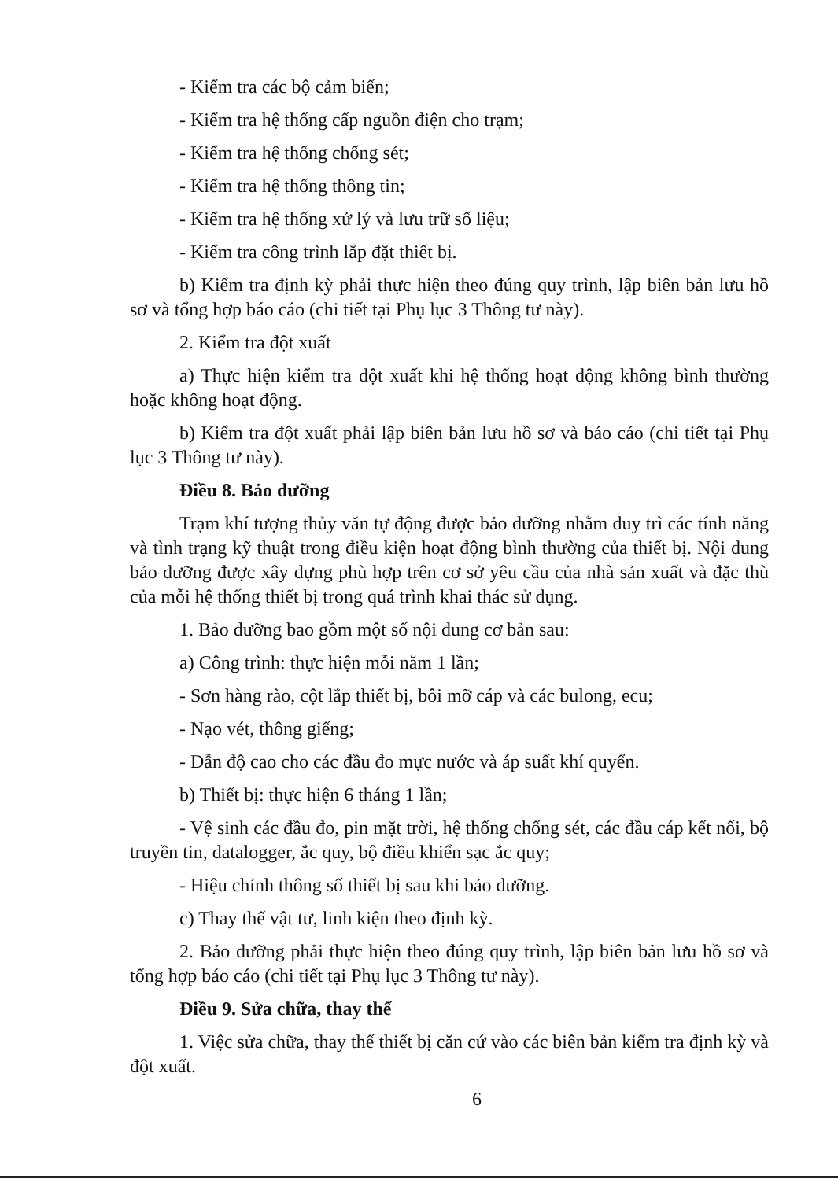- Kiểm tra các bộ cảm biến;
- Kiểm tra hệ thống cấp nguồn điện cho trạm;
- Kiểm tra hệ thống chống sét;
- Kiểm tra hệ thống thông tin;
- Kiểm tra hệ thống xử lý và lưu trữ số liệu;
- Kiểm tra công trình lắp đặt thiết bị.
b) Kiểm tra định kỳ phải thực hiện theo đúng quy trình, lập biên bản lưu hồ sơ và tổng hợp báo cáo (chi tiết tại Phụ lục 3 Thông tư này).
2. Kiểm tra đột xuất
a) Thực hiện kiểm tra đột xuất khi hệ thống hoạt động không bình thường hoặc không hoạt động.
b) Kiểm tra đột xuất phải lập biên bản lưu hồ sơ và báo cáo (chi tiết tại Phụ lục 3 Thông tư này).
Điều 8. Bảo dưỡng
Trạm khí tượng thủy văn tự động được bảo dưỡng nhằm duy trì các tính năng và tình trạng kỹ thuật trong điều kiện hoạt động bình thường của thiết bị. Nội dung bảo dưỡng được xây dựng phù hợp trên cơ sở yêu cầu của nhà sản xuất và đặc thù của mỗi hệ thống thiết bị trong quá trình khai thác sử dụng.
1. Bảo dưỡng bao gồm một số nội dung cơ bản sau:
a) Công trình: thực hiện mỗi năm 1 lần;
- Sơn hàng rào, cột lắp thiết bị, bôi mỡ cáp và các bulong, ecu;
- Nạo vét, thông giếng;
- Dẫn độ cao cho các đầu đo mực nước và áp suất khí quyển.
b) Thiết bị: thực hiện 6 tháng 1 lần;
- Vệ sinh các đầu đo, pin mặt trời, hệ thống chống sét, các đầu cáp kết nối, bộ truyền tin, datalogger, ắc quy, bộ điều khiển sạc ắc quy;
- Hiệu chỉnh thông số thiết bị sau khi bảo dưỡng.
c) Thay thế vật tư, linh kiện theo định kỳ.
2. Bảo dưỡng phải thực hiện theo đúng quy trình, lập biên bản lưu hồ sơ và tổng hợp báo cáo (chi tiết tại Phụ lục 3 Thông tư này).
Điều 9. Sửa chữa, thay thế
1. Việc sửa chữa, thay thế thiết bị căn cứ vào các biên bản kiểm tra định kỳ và đột xuất.
6